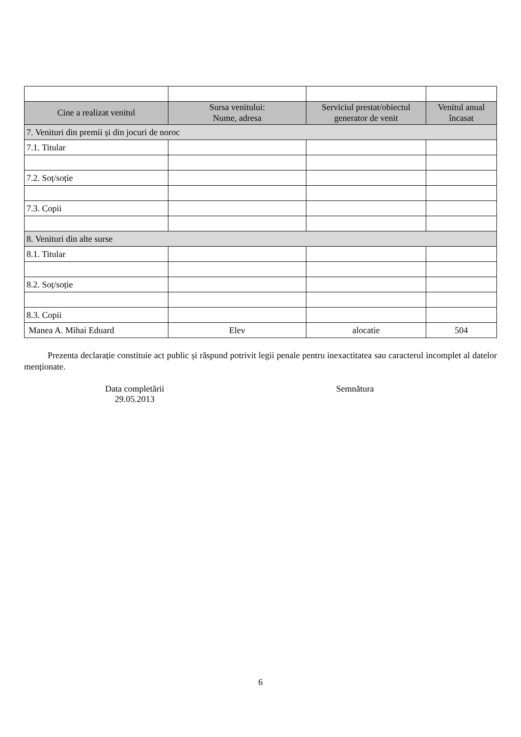| Cine a realizat venitul | Sursa venitului: Nume, adresa | Serviciul prestat/obiectul generator de venit | Venitul anual încasat |
| --- | --- | --- | --- |
| 7. Venituri din premii și din jocuri de noroc | | | |
| 7.1. Titular | | | |
| 7.2. Soț/soție | | | |
| 7.3. Copii | | | |
| 8. Venituri din alte surse | | | |
| 8.1. Titular | | | |
| 8.2. Soț/soție | | | |
| 8.3. Copii | | | |
| Manea A. Mihai Eduard | Elev | alocatie | 504 |
Prezenta declarație constituie act public și răspund potrivit legii penale pentru inexactitatea sau caracterul incomplet al datelor menționate.
Data completării
29.05.2013
Semnătura
6